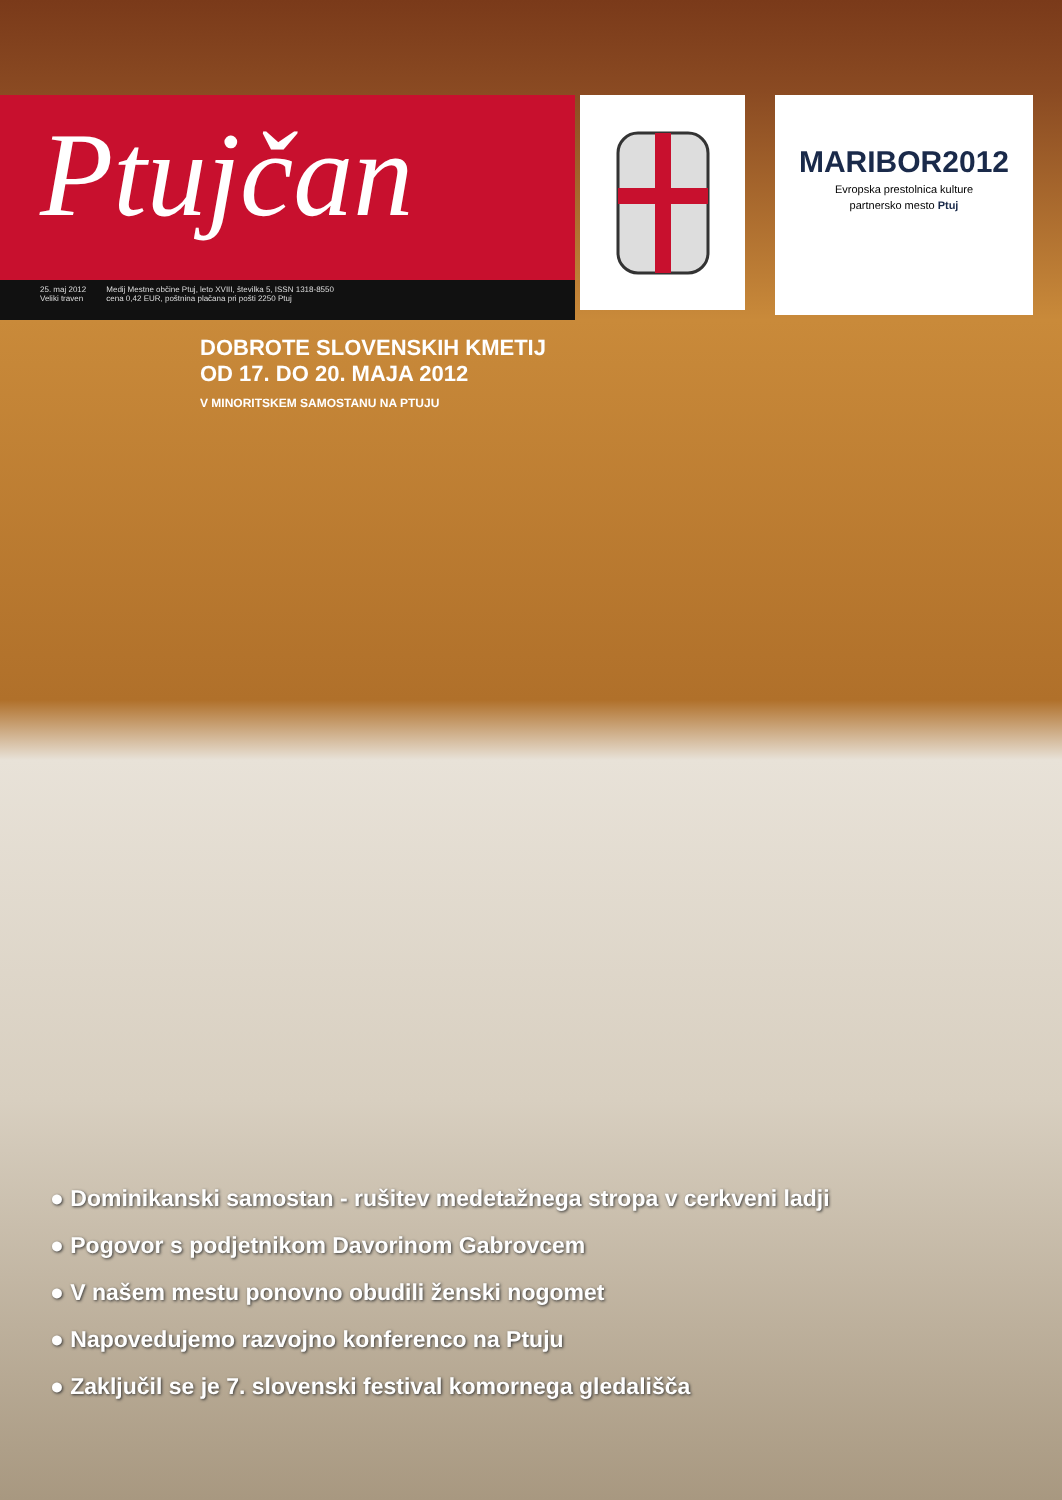Ptujčan
25. maj 2012
Veliki traven Medij Mestne občine Ptuj, leto XVIII, številka 5, ISSN 1318-8550
cena 0,42 EUR, poštnina plačana pri pošti 2250 Ptuj
MARIBOR2012
Evropska prestolnica kulture
partnersko mesto Ptuj
DOBROTE SLOVENSKIH KMETIJ
OD 17. DO 20. MAJA 2012
V MINORITSKEM SAMOSTANU NA PTUJU
● Dominikanski samostan - rušitev medetažnega stropa v cerkveni ladji
● Pogovor s podjetnikom Davorinom Gabrovcem
● V našem mestu ponovno obudili ženski nogomet
● Napovedujemo razvojno konferenco na Ptuju
● Zaključil se je 7. slovenski festival komornega gledališča